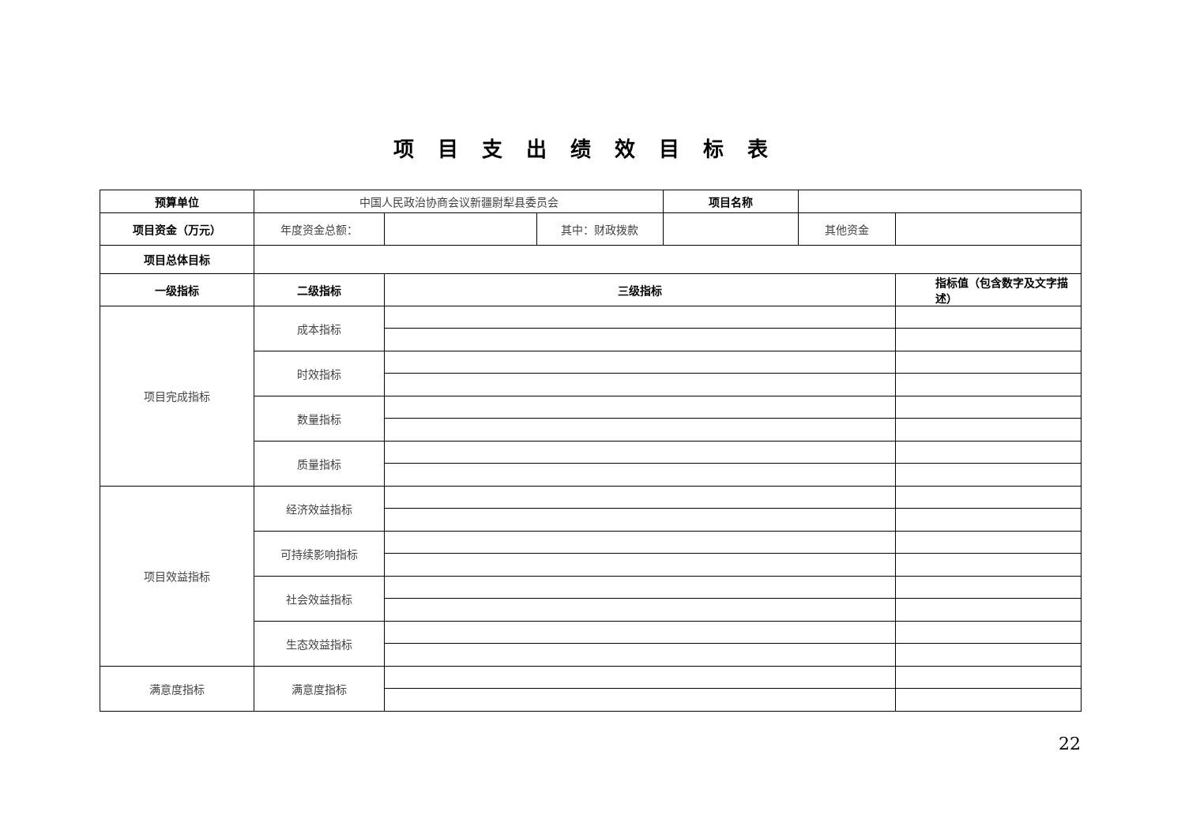项目支出绩效目标表
| 预算单位 | 中国人民政治协商会议新疆尉犁县委员会 | | | 项目名称 | | |
| 项目资金（万元） | 年度资金总额： | | 其中：财政拨款 | | 其他资金 | |
| 项目总体目标 | | | | | | |
| 一级指标 | 二级指标 | 三级指标 | | | | 指标值（包含数字及文字描述） |
| 项目完成指标 | 成本指标 | | | | | |
| | 时效指标 | | | | | |
| | 数量指标 | | | | | |
| | 质量指标 | | | | | |
| 项目效益指标 | 经济效益指标 | | | | | |
| | 可持续影响指标 | | | | | |
| | 社会效益指标 | | | | | |
| | 生态效益指标 | | | | | |
| 满意度指标 | 满意度指标 | | | | | |
22